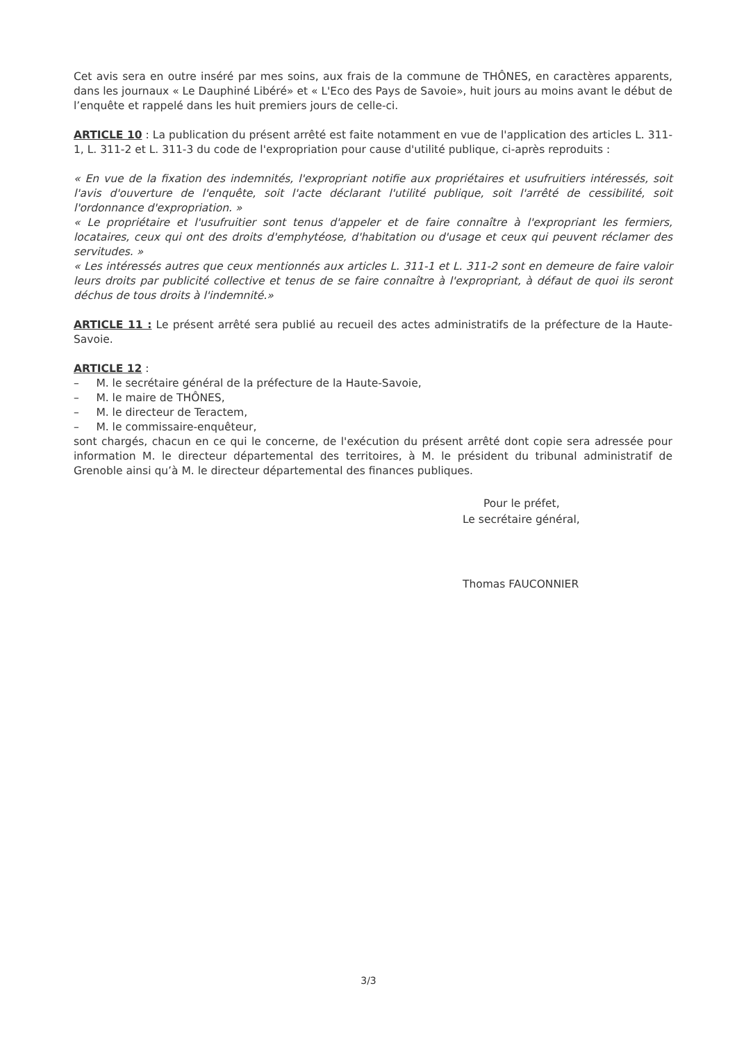Cet avis sera en outre inséré par mes soins, aux frais de la commune de THÔNES, en caractères apparents, dans les journaux « Le Dauphiné Libéré» et « L'Eco des Pays de Savoie», huit jours au moins avant le début de l’enquête et rappelé dans les huit premiers jours de celle-ci.
ARTICLE 10 : La publication du présent arrêté est faite notamment en vue de l'application des articles L. 311-1, L. 311-2 et L. 311-3 du code de l'expropriation pour cause d'utilité publique, ci-après reproduits :
« En vue de la fixation des indemnités, l'expropriant notifie aux propriétaires et usufruitiers intéressés, soit l'avis d'ouverture de l'enquête, soit l'acte déclarant l'utilité publique, soit l'arrêté de cessibilité, soit l'ordonnance d'expropriation. »
« Le propriétaire et l'usufruitier sont tenus d'appeler et de faire connaître à l'expropriant les fermiers, locataires, ceux qui ont des droits d'emphytéose, d'habitation ou d'usage et ceux qui peuvent réclamer des servitudes. »
« Les intéressés autres que ceux mentionnés aux articles L. 311-1 et L. 311-2 sont en demeure de faire valoir leurs droits par publicité collective et tenus de se faire connaître à l'expropriant, à défaut de quoi ils seront déchus de tous droits à l'indemnité.»
ARTICLE 11 : Le présent arrêté sera publié au recueil des actes administratifs de la préfecture de la Haute-Savoie.
ARTICLE 12 :
– M. le secrétaire général de la préfecture de la Haute-Savoie,
– M. le maire de THÔNES,
– M. le directeur de Teractem,
– M. le commissaire-enquêteur,
sont chargés, chacun en ce qui le concerne, de l'exécution du présent arrêté dont copie sera adressée pour information M. le directeur départemental des territoires, à M. le président du tribunal administratif de Grenoble ainsi qu’à M. le directeur départemental des finances publiques.
Pour le préfet,
Le secrétaire général,
Thomas FAUCONNIER
3/3